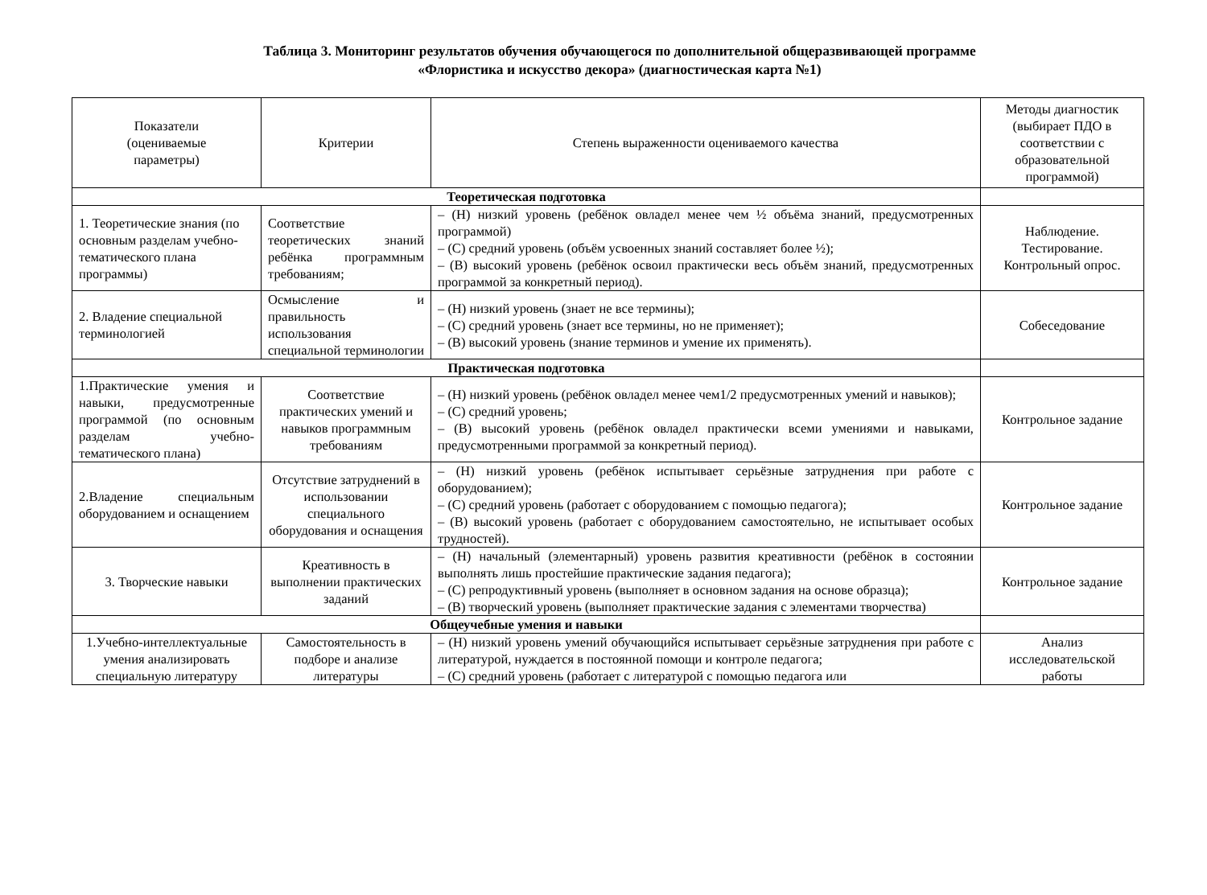Таблица 3. Мониторинг результатов обучения обучающегося по дополнительной общеразвивающей программе
«Флористика и искусство декора» (диагностическая карта №1)
| Показатели (оцениваемые параметры) | Критерии | Степень выраженности оцениваемого качества | Методы диагностик (выбирает ПДО в соответствии с образовательной программой) |
| --- | --- | --- | --- |
| Теоретическая подготовка | | | |
| 1. Теоретические знания (по основным разделам учебно-тематического плана программы) | Соответствие теоретических знаний ребёнка программным требованиям; | – (Н) низкий уровень (ребёнок овладел менее чем ½ объёма знаний, предусмотренных программой) – (С) средний уровень (объём усвоенных знаний составляет более ½); – (В) высокий уровень (ребёнок освоил практически весь объём знаний, предусмотренных программой за конкретный период). | Наблюдение. Тестирование. Контрольный опрос. |
| 2. Владение специальной терминологией | Осмысление и правильность использования специальной терминологии | – (Н) низкий уровень (знает не все термины); – (С) средний уровень (знает все термины, но не применяет); – (В) высокий уровень (знание терминов и умение их применять). | Собеседование |
| Практическая подготовка | | | |
| 1.Практические умения и навыки, предусмотренные программой (по основным разделам учебно-тематического плана) | Соответствие практических умений и навыков программным требованиям | – (Н) низкий уровень (ребёнок овладел менее чем1/2 предусмотренных умений и навыков); – (С) средний уровень; – (В) высокий уровень (ребёнок овладел практически всеми умениями и навыками, предусмотренными программой за конкретный период). | Контрольное задание |
| 2.Владение специальным оборудованием и оснащением | Отсутствие затруднений в использовании специального оборудования и оснащения | – (Н) низкий уровень (ребёнок испытывает серьёзные затруднения при работе с оборудованием); – (С) средний уровень (работает с оборудованием с помощью педагога); – (В) высокий уровень (работает с оборудованием самостоятельно, не испытывает особых трудностей). | Контрольное задание |
| 3. Творческие навыки | Креативность в выполнении практических заданий | – (Н) начальный (элементарный) уровень развития креативности (ребёнок в состоянии выполнять лишь простейшие практические задания педагога); – (С) репродуктивный уровень (выполняет в основном задания на основе образца); – (В) творческий уровень (выполняет практические задания с элементами творчества) | Контрольное задание |
| Общеучебные умения и навыки | | | |
| 1.Учебно-интеллектуальные умения анализировать специальную литературу | Самостоятельность в подборе и анализе литературы | – (Н) низкий уровень умений обучающийся испытывает серьёзные затруднения при работе с литературой, нуждается в постоянной помощи и контроле педагога; – (С) средний уровень (работает с литературой с помощью педагога или | Анализ исследовательской работы |